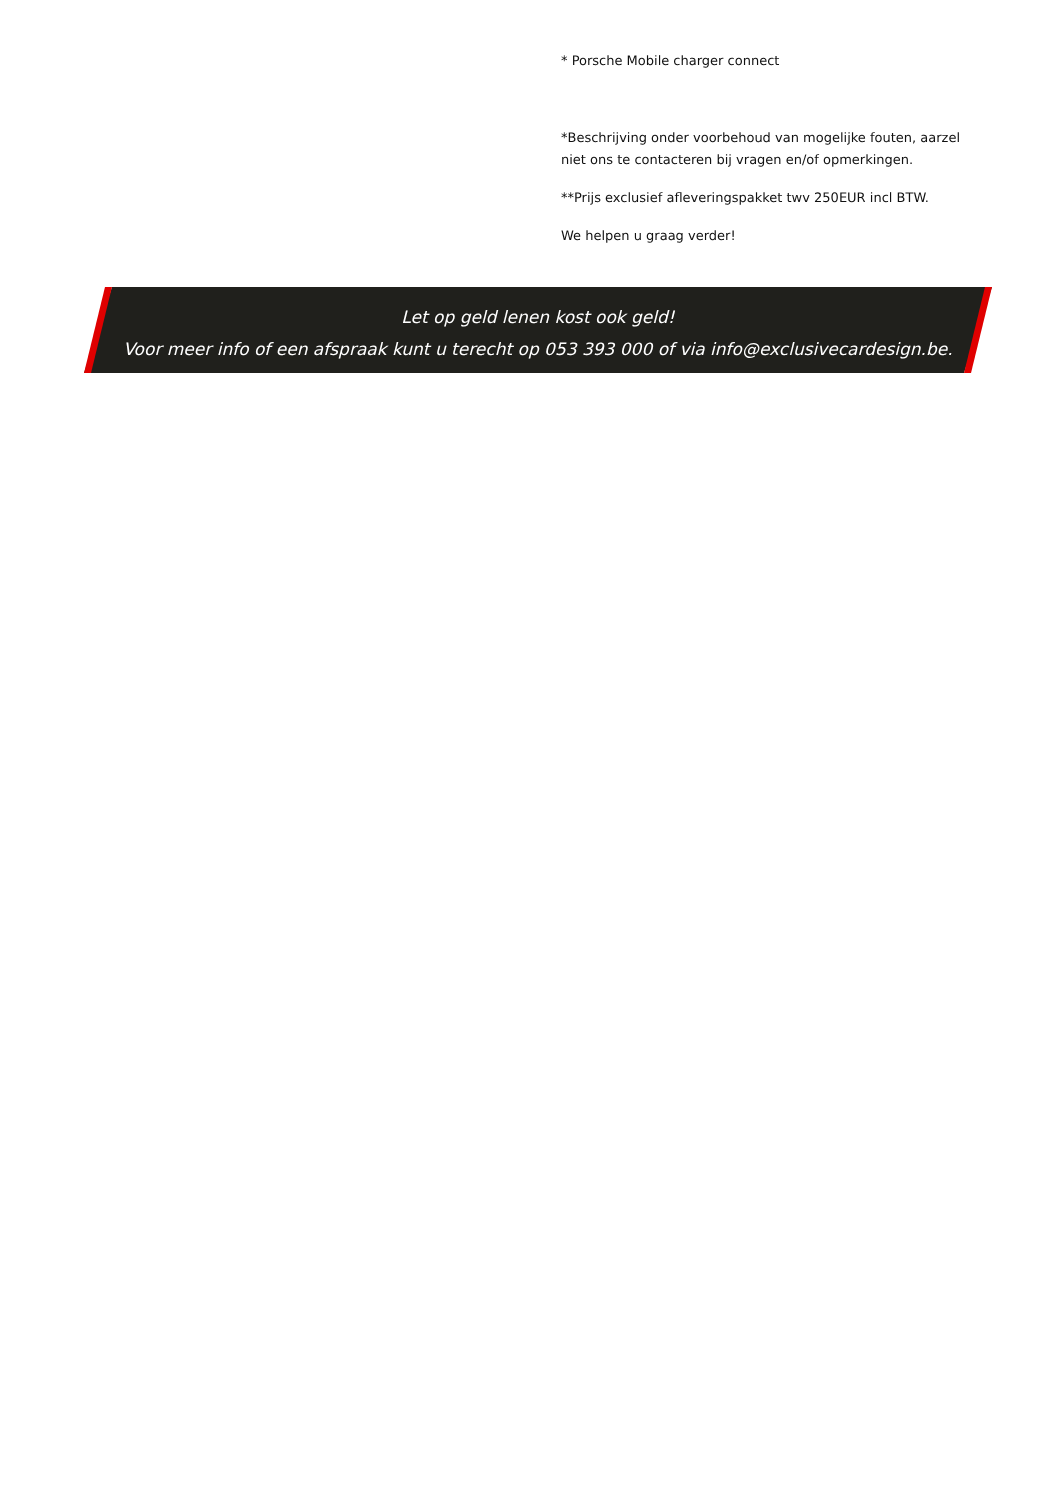* Porsche Mobile charger connect
*Beschrijving onder voorbehoud van mogelijke fouten, aarzel niet ons te contacteren bij vragen en/of opmerkingen.
**Prijs exclusief afleveringspakket twv 250EUR incl BTW.
We helpen u graag verder!
Let op geld lenen kost ook geld!
Voor meer info of een afspraak kunt u terecht op 053 393 000 of via info@exclusivecardesign.be.